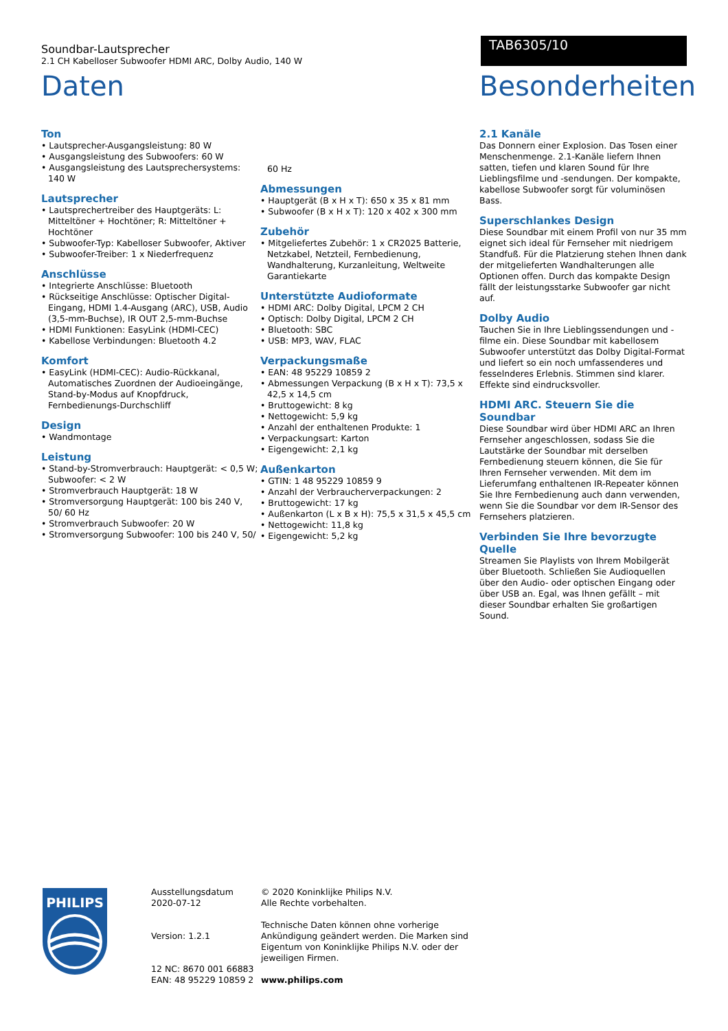Soundbar-Lautsprecher
2.1 CH Kabelloser Subwoofer HDMI ARC, Dolby Audio, 140 W
TAB6305/10
Daten
Ton
• Lautsprecher-Ausgangsleistung: 80 W
• Ausgangsleistung des Subwoofers: 60 W
• Ausgangsleistung des Lautsprechersystems: 140 W
Lautsprecher
• Lautsprechertreiber des Hauptgeräts: L: Mitteltöner + Hochtöner; R: Mitteltöner + Hochtöner
• Subwoofer-Typ: Kabelloser Subwoofer, Aktiver
• Subwoofer-Treiber: 1 x Niederfrequenz
Anschlüsse
• Integrierte Anschlüsse: Bluetooth
• Rückseitige Anschlüsse: Optischer Digital-Eingang, HDMI 1.4-Ausgang (ARC), USB, Audio (3,5-mm-Buchse), IR OUT 2,5-mm-Buchse
• HDMI Funktionen: EasyLink (HDMI-CEC)
• Kabellose Verbindungen: Bluetooth 4.2
Komfort
• EasyLink (HDMI-CEC): Audio-Rückkanal, Automatisches Zuordnen der Audioeingänge, Stand-by-Modus auf Knopfdruck, Fernbedienungs-Durchschliff
Design
• Wandmontage
Leistung
• Stand-by-Stromverbrauch: Hauptgerät: < 0,5 W; Subwoofer: < 2 W
• Stromverbrauch Hauptgerät: 18 W
• Stromversorgung Hauptgerät: 100 bis 240 V, 50/ 60 Hz
• Stromverbrauch Subwoofer: 20 W
• Stromversorgung Subwoofer: 100 bis 240 V, 50/
60 Hz
Abmessungen
• Hauptgerät (B x H x T): 650 x 35 x 81 mm
• Subwoofer (B x H x T): 120 x 402 x 300 mm
Zubehör
• Mitgeliefertes Zubehör: 1 x CR2025 Batterie, Netzkabel, Netzteil, Fernbedienung, Wandhalterung, Kurzanleitung, Weltweite Garantiekarte
Unterstützte Audioformate
• HDMI ARC: Dolby Digital, LPCM 2 CH
• Optisch: Dolby Digital, LPCM 2 CH
• Bluetooth: SBC
• USB: MP3, WAV, FLAC
Verpackungsmaße
• EAN: 48 95229 10859 2
• Abmessungen Verpackung (B x H x T): 73,5 x 42,5 x 14,5 cm
• Bruttogewicht: 8 kg
• Nettogewicht: 5,9 kg
• Anzahl der enthaltenen Produkte: 1
• Verpackungsart: Karton
• Eigengewicht: 2,1 kg
Außenkarton
• GTIN: 1 48 95229 10859 9
• Anzahl der Verbraucherverpackungen: 2
• Bruttogewicht: 17 kg
• Außenkarton (L x B x H): 75,5 x 31,5 x 45,5 cm
• Nettogewicht: 11,8 kg
• Eigengewicht: 5,2 kg
Besonderheiten
2.1 Kanäle
Das Donnern einer Explosion. Das Tosen einer Menschenmenge. 2.1-Kanäle liefern Ihnen satten, tiefen und klaren Sound für Ihre Lieblingsfilme und -sendungen. Der kompakte, kabellose Subwoofer sorgt für voluminösen Bass.
Superschlankes Design
Diese Soundbar mit einem Profil von nur 35 mm eignet sich ideal für Fernseher mit niedrigem Standfuß. Für die Platzierung stehen Ihnen dank der mitgelieferten Wandhalterungen alle Optionen offen. Durch das kompakte Design fällt der leistungsstarke Subwoofer gar nicht auf.
Dolby Audio
Tauchen Sie in Ihre Lieblingssendungen und -filme ein. Diese Soundbar mit kabellosem Subwoofer unterstützt das Dolby Digital-Format und liefert so ein noch umfassenderes und fesselnderes Erlebnis. Stimmen sind klarer. Effekte sind eindrucksvoller.
HDMI ARC. Steuern Sie die Soundbar
Diese Soundbar wird über HDMI ARC an Ihren Fernseher angeschlossen, sodass Sie die Lautstärke der Soundbar mit derselben Fernbedienung steuern können, die Sie für Ihren Fernseher verwenden. Mit dem im Lieferumfang enthaltenen IR-Repeater können Sie Ihre Fernbedienung auch dann verwenden, wenn Sie die Soundbar vor dem IR-Sensor des Fernsehers platzieren.
Verbinden Sie Ihre bevorzugte Quelle
Streamen Sie Playlists von Ihrem Mobilgerät über Bluetooth. Schließen Sie Audioquellen über den Audio- oder optischen Eingang oder über USB an. Egal, was Ihnen gefällt – mit dieser Soundbar erhalten Sie großartigen Sound.
PHILIPS
Ausstellungsdatum
2020-07-12
Version: 1.2.1
12 NC: 8670 001 66883
EAN: 48 95229 10859 2
© 2020 Koninklijke Philips N.V.
Alle Rechte vorbehalten.
Technische Daten können ohne vorherige Ankündigung geändert werden. Die Marken sind Eigentum von Koninklijke Philips N.V. oder der jeweiligen Firmen.
www.philips.com